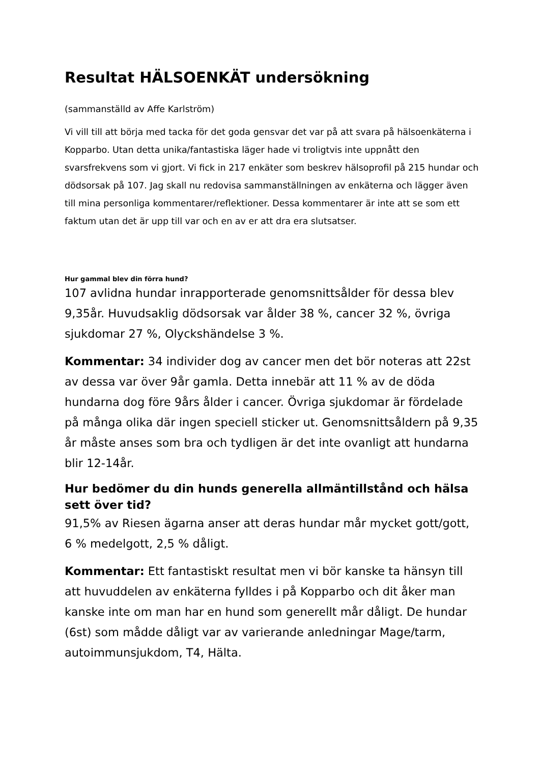Resultat HÄLSOENKÄT undersökning
(sammanställd av Affe Karlström)
Vi vill till att börja med tacka för det goda gensvar det var på att svara på hälsoenkäterna i Kopparbo. Utan detta unika/fantastiska läger hade vi troligtvis inte uppnått den svarsfrekvens som vi gjort. Vi fick in 217 enkäter som beskrev hälsoprofil på 215 hundar och dödsorsak på 107. Jag skall nu redovisa sammanställningen av enkäterna och lägger även till mina personliga kommentarer/reflektioner. Dessa kommentarer är inte att se som ett faktum utan det är upp till var och en av er att dra era slutsatser.
Hur gammal blev din förra hund?
107 avlidna hundar inrapporterade genomsnittsålder för dessa blev 9,35år. Huvudsaklig dödsorsak var ålder 38 %, cancer 32 %, övriga sjukdomar 27 %, Olyckshändelse 3 %.
Kommentar: 34 individer dog av cancer men det bör noteras att 22st av dessa var över 9år gamla. Detta innebär att 11 % av de döda hundarna dog före 9års ålder i cancer. Övriga sjukdomar är fördelade på många olika där ingen speciell sticker ut. Genomsnittsåldern på 9,35 år måste anses som bra och tydligen är det inte ovanligt att hundarna blir 12-14år.
Hur bedömer du din hunds generella allmäntillstånd och hälsa sett över tid?
91,5% av Riesen ägarna anser att deras hundar mår mycket gott/gott, 6 % medelgott, 2,5 % dåligt.
Kommentar: Ett fantastiskt resultat men vi bör kanske ta hänsyn till att huvuddelen av enkäterna fylldes i på Kopparbo och dit åker man kanske inte om man har en hund som generellt mår dåligt. De hundar (6st) som mådde dåligt var av varierande anledningar Mage/tarm, autoimmunsjukdom, T4, Hälta.